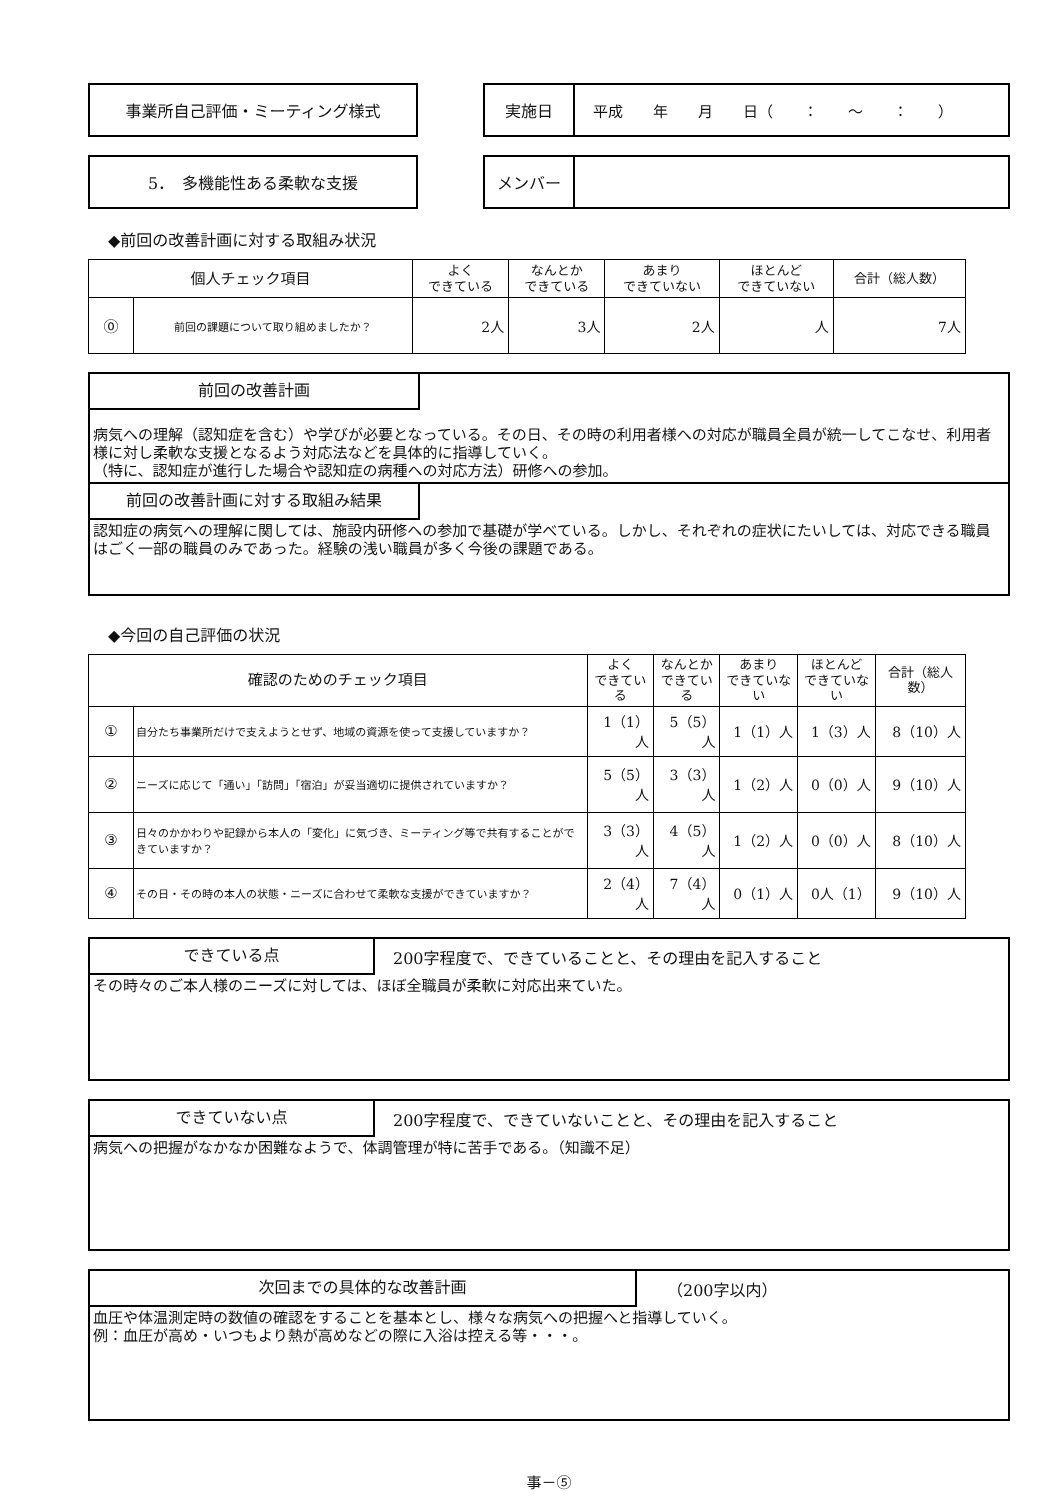事業所自己評価・ミーティング様式
実施日 平成　　年　　月　　日（　　：　　～　　：　　）
5．　多機能性ある柔軟な支援
メンバー
◆前回の改善計画に対する取組み状況
| 個人チェック項目 | | よく できている | なんとか できている | あまり できていない | ほとんど できていない | 合計（総人数） |
| --- | --- | --- | --- | --- | --- | --- |
| ⓪ | 前回の課題について取り組めましたか？ | 2人 | 3人 | 2人 | 人 | 7人 |
前回の改善計画
病気への理解（認知症を含む）や学びが必要となっている。その日、その時の利用者様への対応が職員全員が統一してこなせ、利用者様に対し柔軟な支援となるよう対応法などを具体的に指導していく。
（特に、認知症が進行した場合や認知症の病種への対応方法）研修への参加。
前回の改善計画に対する取組み結果
認知症の病気への理解に関しては、施設内研修への参加で基礎が学べている。しかし、それぞれの症状にたいしては、対応できる職員はごく一部の職員のみであった。経験の浅い職員が多く今後の課題である。
◆今回の自己評価の状況
| 確認のためのチェック項目 | | よく できている | なんとか できている | あまり できていない | ほとんど できていない | 合計（総人数） |
| --- | --- | --- | --- | --- | --- | --- |
| ① | 自分たち事業所だけで支えようとせず、地域の資源を使って支援していますか？ | 1（1）人 | 5（5）人 | 1（1）人 | 1（3）人 | 8（10）人 |
| ② | ニーズに応じて「通い」「訪問」「宿泊」が妥当適切に提供されていますか？ | 5（5）人 | 3（3）人 | 1（2）人 | 0（0）人 | 9（10）人 |
| ③ | 日々のかかわりや記録から本人の「変化」に気づき、ミーティング等で共有することができていますか？ | 3（3）人 | 4（5）人 | 1（2）人 | 0（0）人 | 8（10）人 |
| ④ | その日・その時の本人の状態・ニーズに合わせて柔軟な支援ができていますか？ | 2（4）人 | 7（4）人 | 0（1）人 | 0人（1） | 9（10）人 |
できている点
200字程度で、できていることと、その理由を記入すること
その時々のご本人様のニーズに対しては、ほぼ全職員が柔軟に対応出来ていた。
できていない点
200字程度で、できていないことと、その理由を記入すること
病気への把握がなかなか困難なようで、体調管理が特に苦手である。（知識不足）
次回までの具体的な改善計画
（200字以内）
血圧や体温測定時の数値の確認をすることを基本とし、様々な病気への把握へと指導していく。
例：血圧が高め・いつもより熱が高めなどの際に入浴は控える等・・・。
事－⑤